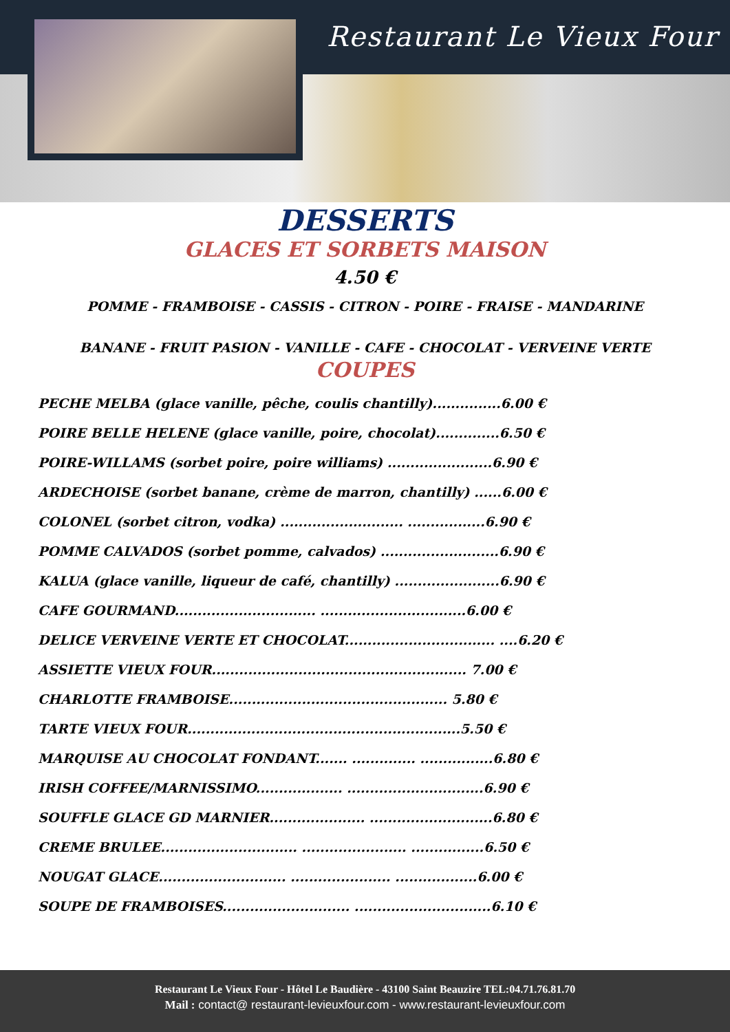Restaurant Le Vieux Four
DESSERTS
GLACES ET SORBETS MAISON
4.50 €
POMME - FRAMBOISE - CASSIS - CITRON - POIRE - FRAISE - MANDARINE
BANANE - FRUIT PASION - VANILLE - CAFE - CHOCOLAT - VERVEINE VERTE
COUPES
PECHE MELBA (glace vanille, pêche, coulis chantilly)...............6.00 €
POIRE BELLE HELENE (glace vanille, poire, chocolat)..............6.50 €
POIRE-WILLAMS (sorbet poire, poire williams) .......................6.90 €
ARDECHOISE (sorbet banane, crème de marron, chantilly) ......6.00 €
COLONEL (sorbet citron, vodka) ........................... .................6.90 €
POMME CALVADOS (sorbet pomme, calvados) ..........................6.90 €
KALUA (glace vanille, liqueur de café, chantilly) .......................6.90 €
CAFE GOURMAND............................... ................................6.00 €
DELICE VERVEINE VERTE ET CHOCOLAT................................. ....6.20 €
ASSIETTE VIEUX FOUR........................................................ 7.00 €
CHARLOTTE FRAMBOISE................................................ 5.80 €
TARTE VIEUX FOUR............................................................5.50 €
MARQUISE AU CHOCOLAT FONDANT....... .............. ................6.80 €
IRISH COFFEE/MARNISSIMO................... ..............................6.90 €
SOUFFLE GLACE GD MARNIER..................... ...........................6.80 €
CREME BRULEE.............................. ....................... ................6.50 €
NOUGAT GLACE............................ ...................... ..................6.00 €
SOUPE DE FRAMBOISES............................ ..............................6.10 €
Restaurant Le Vieux Four - Hôtel Le Baudière - 43100 Saint Beauzire TEL:04.71.76.81.70
Mail : contact@ restaurant-levieuxfour.com - www.restaurant-levieuxfour.com